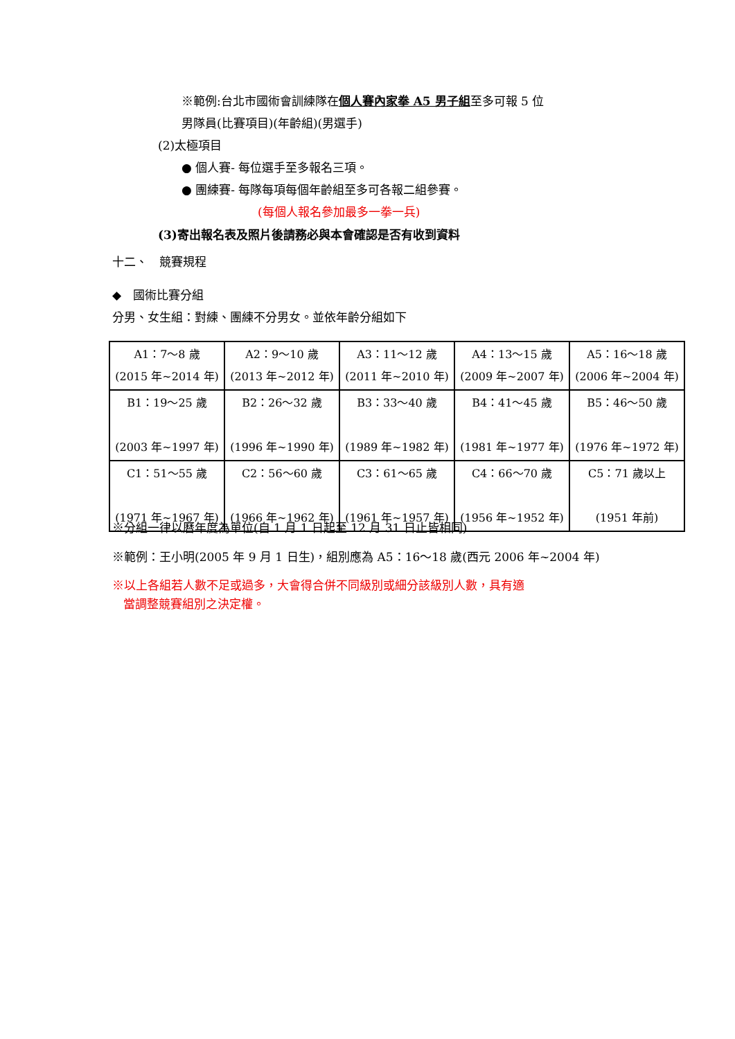※範例:台北市國術會訓練隊在個人賽內家拳 A5 男子組至多可報 5 位
男隊員(比賽項目)(年齡組)(男選手)
(2)太極項目
● 個人賽- 每位選手至多報名三項。
● 團練賽- 每隊每項每個年齡組至多可各報二組參賽。
(每個人報名參加最多一拳一兵)
(3)寄出報名表及照片後請務必與本會確認是否有收到資料
十二、　競賽規程
◆　國術比賽分組
分男、女生組：對練、團練不分男女。並依年齡分組如下
| A1：7～8 歲 (2015 年~2014 年) | A2：9～10 歲 (2013 年~2012 年) | A3：11～12 歲 (2011 年~2010 年) | A4：13～15 歲 (2009 年~2007 年) | A5：16～18 歲 (2006 年~2004 年) |
| B1：19～25 歲 (2003 年~1997 年) | B2：26～32 歲 (1996 年~1990 年) | B3：33～40 歲 (1989 年~1982 年) | B4：41～45 歲 (1981 年~1977 年) | B5：46～50 歲 (1976 年~1972 年) |
| C1：51～55 歲 (1971 年~1967 年) | C2：56～60 歲 (1966 年~1962 年) | C3：61～65 歲 (1961 年~1957 年) | C4：66～70 歲 (1956 年~1952 年) | C5：71 歲以上 (1951 年前) |
※分組一律以曆年度為單位(自 1 月 1 日起至 12 月 31 日止皆相同)
※範例：王小明(2005 年 9 月 1 日生)，組別應為 A5：16～18 歲(西元 2006 年~2004 年)
※以上各組若人數不足或過多，大會得合併不同級別或細分該級別人數，具有適
當調整競賽組別之決定權。